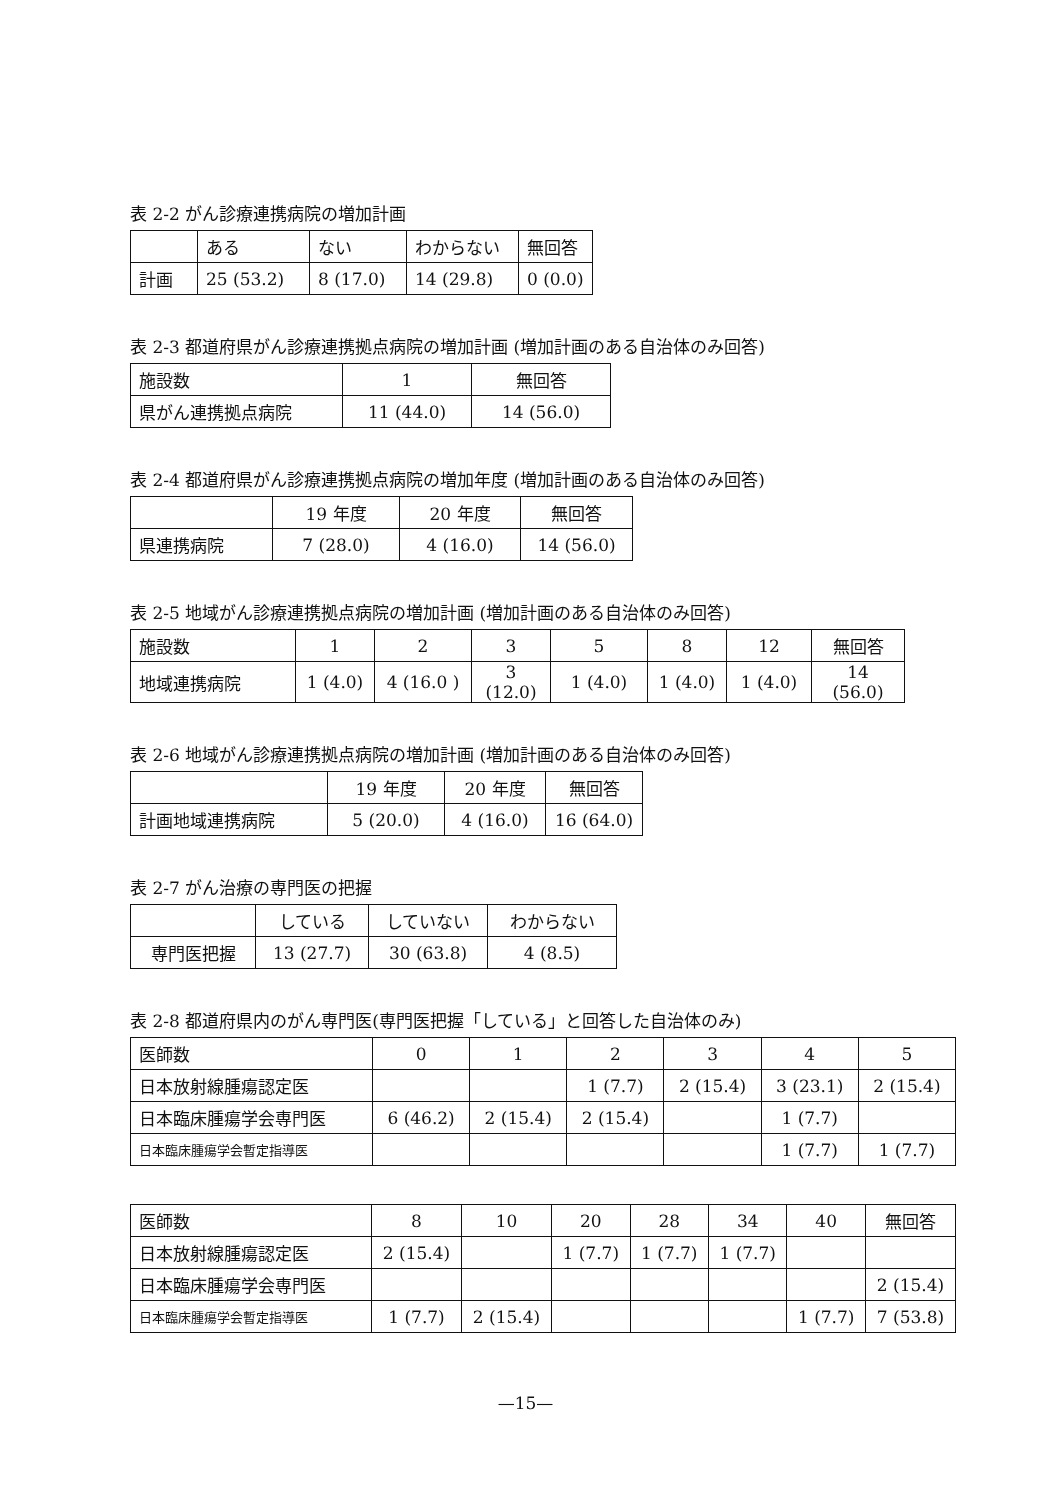表 2-2 がん診療連携病院の増加計画
| | ある | ない | わからない | 無回答 |
| --- | --- | --- | --- | --- |
| 計画 | 25 (53.2) | 8 (17.0) | 14 (29.8) | 0 (0.0) |
表 2-3 都道府県がん診療連携拠点病院の増加計画 (増加計画のある自治体のみ回答)
| 施設数 | 1 | 無回答 |
| --- | --- | --- |
| 県がん連携拠点病院 | 11 (44.0) | 14 (56.0) |
表 2-4 都道府県がん診療連携拠点病院の増加年度 (増加計画のある自治体のみ回答)
| | 19 年度 | 20 年度 | 無回答 |
| --- | --- | --- | --- |
| 県連携病院 | 7 (28.0) | 4 (16.0) | 14 (56.0) |
表 2-5 地域がん診療連携拠点病院の増加計画 (増加計画のある自治体のみ回答)
| 施設数 | 1 | 2 | 3 | 5 | 8 | 12 | 無回答 |
| --- | --- | --- | --- | --- | --- | --- | --- |
| 地域連携病院 | 1 (4.0) | 4 (16.0 ) | 3 (12.0) | 1 (4.0) | 1 (4.0) | 1 (4.0) | 14 (56.0) |
表 2-6 地域がん診療連携拠点病院の増加計画 (増加計画のある自治体のみ回答)
| | 19 年度 | 20 年度 | 無回答 |
| --- | --- | --- | --- |
| 計画地域連携病院 | 5 (20.0) | 4 (16.0) | 16 (64.0) |
表 2-7 がん治療の専門医の把握
| | している | していない | わからない |
| --- | --- | --- | --- |
| 専門医把握 | 13 (27.7) | 30 (63.8) | 4 (8.5) |
表 2-8 都道府県内のがん専門医(専門医把握「している」と回答した自治体のみ)
| 医師数 | 0 | 1 | 2 | 3 | 4 | 5 |
| --- | --- | --- | --- | --- | --- | --- |
| 日本放射線腫瘍認定医 | | | 1 (7.7) | 2 (15.4) | 3 (23.1) | 2 (15.4) |
| 日本臨床腫瘍学会専門医 | 6 (46.2) | 2 (15.4) | 2 (15.4) | | 1 (7.7) | |
| 日本臨床腫瘍学会暫定指導医 | | | | | 1 (7.7) | 1 (7.7) |
| 医師数 | 8 | 10 | 20 | 28 | 34 | 40 | 無回答 |
| --- | --- | --- | --- | --- | --- | --- | --- |
| 日本放射線腫瘍認定医 | 2 (15.4) | | 1 (7.7) | 1 (7.7) | 1 (7.7) | | |
| 日本臨床腫瘍学会専門医 | | | | | | | 2 (15.4) |
| 日本臨床腫瘍学会暫定指導医 | 1 (7.7) | 2 (15.4) | | | | 1 (7.7) | 7 (53.8) |
—15—